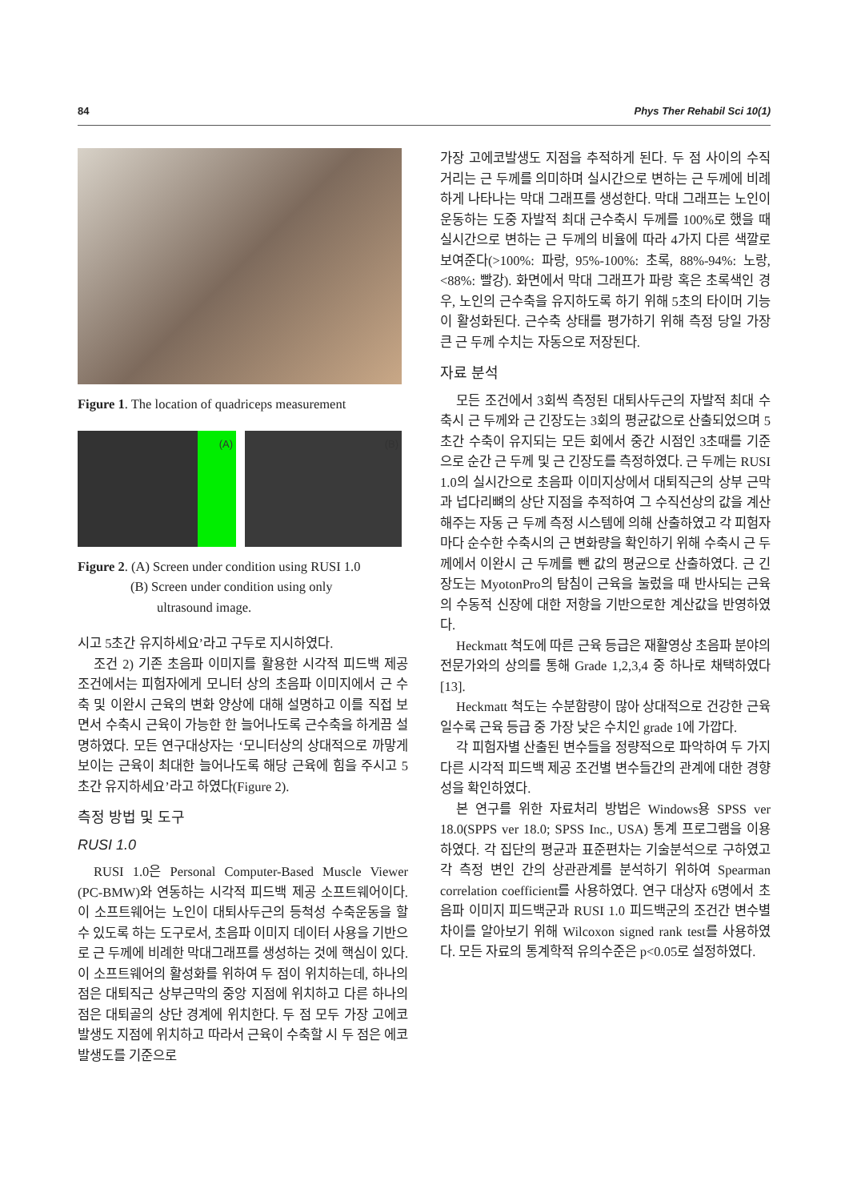84 Phys Ther Rehabil Sci 10(1)
Figure 1. The location of quadriceps measurement
(A) (B)
Figure 2. (A) Screen under condition using RUSI 1.0
(B) Screen under condition using only
ultrasound image.
시고 5초간 유지하세요’라고 구두로 지시하였다.
조건 2) 기존 초음파 이미지를 활용한 시각적 피드백 제공 조건에서는 피험자에게 모니터 상의 초음파 이미지에서 근 수축 및 이완시 근육의 변화 양상에 대해 설명하고 이를 직접 보면서 수축시 근육이 가능한 한 늘어나도록 근수축을 하게끔 설명하였다. 모든 연구대상자는 ‘모니터상의 상대적으로 까맣게 보이는 근육이 최대한 늘어나도록 해당 근육에 힘을 주시고 5초간 유지하세요’라고 하였다(Figure 2).
측정 방법 및 도구
RUSI 1.0
RUSI 1.0은 Personal Computer-Based Muscle Viewer (PC-BMW)와 연동하는 시각적 피드백 제공 소프트웨어이다. 이 소프트웨어는 노인이 대퇴사두근의 등척성 수축운동을 할 수 있도록 하는 도구로서, 초음파 이미지 데이터 사용을 기반으로 근 두께에 비례한 막대그래프를 생성하는 것에 핵심이 있다. 이 소프트웨어의 활성화를 위하여 두 점이 위치하는데, 하나의 점은 대퇴직근 상부근막의 중앙 지점에 위치하고 다른 하나의 점은 대퇴골의 상단 경계에 위치한다. 두 점 모두 가장 고에코발생도 지점에 위치하고 따라서 근육이 수축할 시 두 점은 에코발생도를 기준으로
가장 고에코발생도 지점을 추적하게 된다. 두 점 사이의 수직 거리는 근 두께를 의미하며 실시간으로 변하는 근 두께에 비례하게 나타나는 막대 그래프를 생성한다. 막대 그래프는 노인이 운동하는 도중 자발적 최대 근수축시 두께를 100%로 했을 때 실시간으로 변하는 근 두께의 비율에 따라 4가지 다른 색깔로 보여준다(>100%: 파랑, 95%-100%: 초록, 88%-94%: 노랑, <88%: 빨강). 화면에서 막대 그래프가 파랑 혹은 초록색인 경우, 노인의 근수축을 유지하도록 하기 위해 5초의 타이머 기능이 활성화된다. 근수축 상태를 평가하기 위해 측정 당일 가장 큰 근 두께 수치는 자동으로 저장된다.
자료 분석
모든 조건에서 3회씩 측정된 대퇴사두근의 자발적 최대 수축시 근 두께와 근 긴장도는 3회의 평균값으로 산출되었으며 5초간 수축이 유지되는 모든 회에서 중간 시점인 3초때를 기준으로 순간 근 두께 및 근 긴장도를 측정하였다. 근 두께는 RUSI 1.0의 실시간으로 초음파 이미지상에서 대퇴직근의 상부 근막과 넙다리뼈의 상단 지점을 추적하여 그 수직선상의 값을 계산해주는 자동 근 두께 측정 시스템에 의해 산출하였고 각 피험자마다 순수한 수축시의 근 변화량을 확인하기 위해 수축시 근 두께에서 이완시 근 두께를 뺀 값의 평균으로 산출하였다. 근 긴장도는 MyotonPro의 탐침이 근육을 눌렀을 때 반사되는 근육의 수동적 신장에 대한 저항을 기반으로한 계산값을 반영하였다.
Heckmatt 척도에 따른 근육 등급은 재활영상 초음파 분야의 전문가와의 상의를 통해 Grade 1,2,3,4 중 하나로 채택하였다[13].
Heckmatt 척도는 수분함량이 많아 상대적으로 건강한 근육일수록 근육 등급 중 가장 낮은 수치인 grade 1에 가깝다.
각 피험자별 산출된 변수들을 정량적으로 파악하여 두 가지 다른 시각적 피드백 제공 조건별 변수들간의 관계에 대한 경향성을 확인하였다.
본 연구를 위한 자료처리 방법은 Windows용 SPSS ver 18.0(SPPS ver 18.0; SPSS Inc., USA) 통계 프로그램을 이용하였다. 각 집단의 평균과 표준편차는 기술분석으로 구하였고 각 측정 변인 간의 상관관계를 분석하기 위하여 Spearman correlation coefficient를 사용하였다. 연구 대상자 6명에서 초음파 이미지 피드백군과 RUSI 1.0 피드백군의 조건간 변수별 차이를 알아보기 위해 Wilcoxon signed rank test를 사용하였다. 모든 자료의 통계학적 유의수준은 p<0.05로 설정하였다.